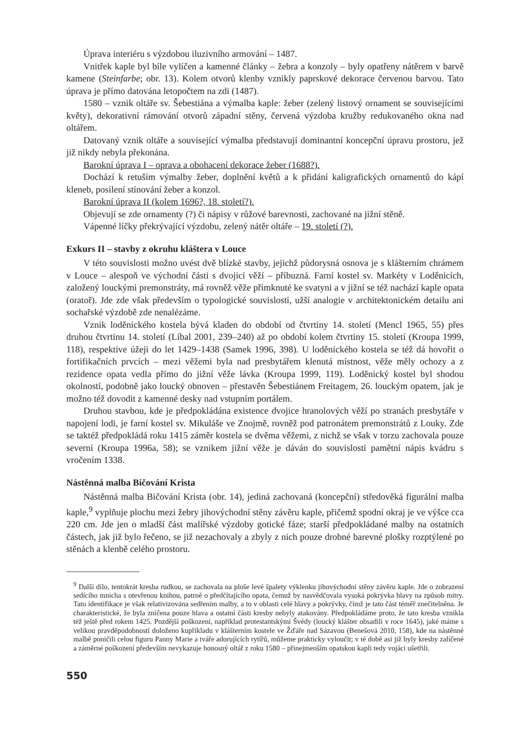Úprava interiéru s výzdobou iluzivního armování – 1487.
Vnitřek kaple byl bíle vylíčen a kamenné články – žebra a konzoly – byly opatřeny nátěrem v barvě kamene (Steinfarbe; obr. 13). Kolem otvorů klenby vznikly paprskové dekorace červenou barvou. Tato úprava je přímo datována letopočtem na zdi (1487).
1580 – vznik oltáře sv. Šebestiána a výmalba kaple: žeber (zelený listový ornament se souvisejícími květy), dekorativní rámování otvorů západní stěny, červená výzdoba kružby redukovaného okna nad oltářem.
Datovaný vznik oltáře a související výmalba představují dominantní koncepční úpravu prostoru, jež již nikdy nebyla překonána.
Barokní úprava I – oprava a obohacení dekorace žeber (1688?).
Dochází k retuším výmalby žeber, doplnění květů a k přidání kaligrafických ornamentů do kápí kleneb, posílení stínování žeber a konzol.
Barokní úprava II (kolem 1696?, 18. století?).
Objevují se zde ornamenty (?) či nápisy v růžové barevnosti, zachované na jižní stěně.
Vápenné líčky překrývající výzdobu, zelený nátěr oltáře – 19. století (?).
Exkurs II – stavby z okruhu kláštera v Louce
V této souvislosti možno uvést dvě blízké stavby, jejichž půdorysná osnova je s klášterním chrámem v Louce – alespoň ve východní části s dvojicí věží – příbuzná. Farní kostel sv. Markéty v Loděnicích, založený louckými premonstráty, má rovněž věže přimknuté ke svatyni a v jižní se též nachází kaple opata (oratoř). Jde zde však především o typologické souvislosti, užší analogie v architektonickém detailu ani sochařské výzdobě zde nenalézáme.
Vznik loděnického kostela bývá kladen do období od čtvrtiny 14. století (Mencl 1965, 55) přes druhou čtvrtinu 14. století (Líbal 2001, 239–240) až po období kolem čtvrtiny 15. století (Kroupa 1999, 118), respektive úžeji do let 1429–1438 (Samek 1996, 398). U loděnického kostela se též dá hovořit o fortifikačních prvcích – mezi věžemi byla nad presbytářem klenutá místnost, věže měly ochozy a z rezidence opata vedla přímo do jižní věže lávka (Kroupa 1999, 119). Loděnický kostel byl shodou okolností, podobně jako loucký obnoven – přestavěn Šebestiánem Freitagem, 26. louckým opatem, jak je možno též dovodit z kamenné desky nad vstupním portálem.
Druhou stavbou, kde je předpokládána existence dvojice hranolových věží po stranách presbytáře v napojení lodi, je farní kostel sv. Mikuláše ve Znojmě, rovněž pod patronátem premonstrátů z Louky. Zde se taktéž předpokládá roku 1415 záměr kostela se dvěma věžemi, z nichž se však v torzu zachovala pouze severní (Kroupa 1996a, 58); se vznikem jižní věže je dáván do souvislosti pamětní nápis kvádru s vročením 1338.
Nástěnná malba Bičování Krista
Nástěnná malba Bičování Krista (obr. 14), jediná zachovaná (koncepční) středověká figurální malba kaple,<sup>9</sup> vyplňuje plochu mezi žebry jihovýchodní stěny závěru kaple, přičemž spodní okraj je ve výšce cca 220 cm. Jde jen o mladší část malířské výzdoby gotické fáze; starší předpokládané malby na ostatních částech, jak již bylo řečeno, se již nezachovaly a zbyly z nich pouze drobné barevné plošky rozptýlené po stěnách a klenbě celého prostoru.
<sup>9</sup> Další dílo, tentokrát kresba rudkou, se zachovala na ploše levé špalety výklenku jihovýchodní stěny závěru kaple. Jde o zobrazení sedícího mnicha s otevřenou knihou, patrně o předčítajícího opata, čemuž by nasvědčovala vysoká pokrývka hlavy na způsob mitry. Tato identifikace je však relativizována sedřením malby, a to v oblasti celé hlavy a pokrývky, čímž je tato část téměř znečitelněna. Je charakteristické, že byla zničena pouze hlava a ostatní části kresby nebyly atakovány. Předpokládáme proto, že tato kresba vznikla též ještě před rokem 1425. Pozdější poškození, například protestantskými Švédy (loucký klášter obsadili v roce 1645), jaké máme s velikou pravděpodobností doloženo kupříkladu v klášterním kostele ve Žďáře nad Sázavou (Benešová 2010, 158), kde na nástěnné malbě poničili celou figuru Panny Marie a tváře adorujících rytířů, můžeme prakticky vyloučit; v té době asi již byly kresby zalíčené a záměrné poškození především nevykazuje honosný oltář z roku 1580 – přinejmenším opatskou kapli tedy vojáci ušetřili.
550